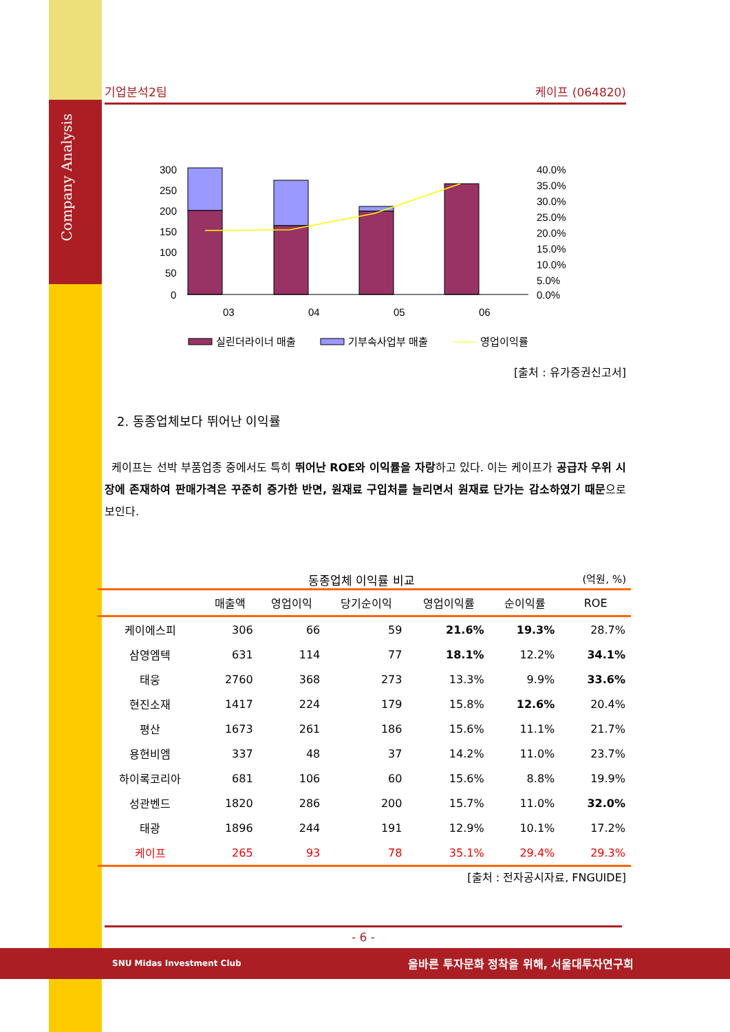Company Analysis
기업분석2팀 케이프 (064820)
300
250
200
150
100
50
0
40.0%
35.0%
30.0%
25.0%
20.0%
15.0%
10.0%
5.0%
0.0%
03
04
05
06
실린더라이너 매출
기부속사업부 매출
영업이익률
[출처 : 유가증권신고서]
2. 동종업체보다 뛰어난 이익률
케이프는 선박 부품업종 중에서도 특히 뛰어난 ROE와 이익률을 자랑하고 있다. 이는 케이프가 공급자 우위 시장에 존재하여 판매가격은 꾸준히 증가한 반면, 원재료 구입처를 늘리면서 원재료 단가는 감소하였기 때문으로 보인다.
동종업체 이익률 비교 (억원, %)
| | 매출액 | 영업이익 | 당기순이익 | 영업이익률 | 순이익률 | ROE |
| --- | --- | --- | --- | --- | --- | --- |
| 케이에스피 | 306 | 66 | 59 | 21.6% | 19.3% | 28.7% |
| 삼영엠텍 | 631 | 114 | 77 | 18.1% | 12.2% | 34.1% |
| 태웅 | 2760 | 368 | 273 | 13.3% | 9.9% | 33.6% |
| 현진소재 | 1417 | 224 | 179 | 15.8% | 12.6% | 20.4% |
| 평산 | 1673 | 261 | 186 | 15.6% | 11.1% | 21.7% |
| 용현비엠 | 337 | 48 | 37 | 14.2% | 11.0% | 23.7% |
| 하이록코리아 | 681 | 106 | 60 | 15.6% | 8.8% | 19.9% |
| 성관벤드 | 1820 | 286 | 200 | 15.7% | 11.0% | 32.0% |
| 태광 | 1896 | 244 | 191 | 12.9% | 10.1% | 17.2% |
| 케이프 | 265 | 93 | 78 | 35.1% | 29.4% | 29.3% |
[출처 : 전자공시자료, FNGUIDE]
- 6 -
SNU Midas Investment Club 올바른 투자문화 정착을 위해, 서울대투자연구회